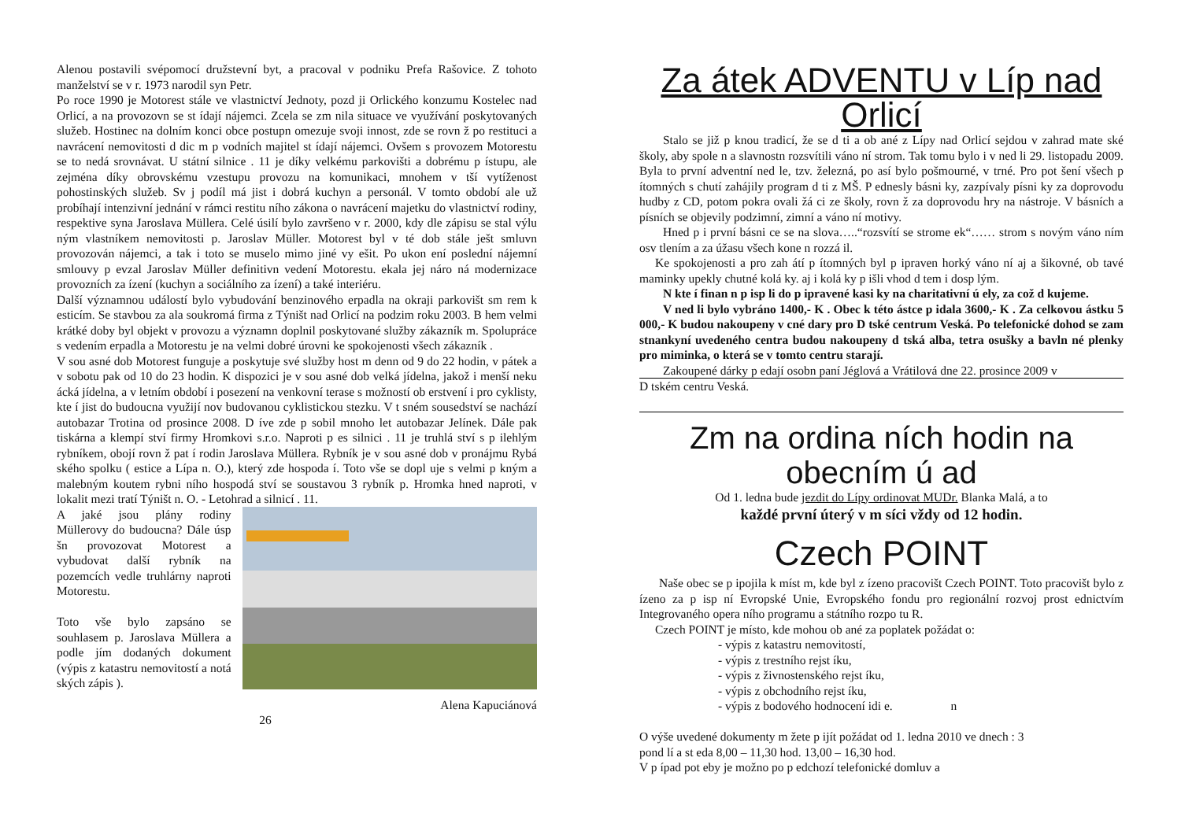Alenou postavili svépomocí družstevní byt, a pracoval v podniku Prefa Rašovice. Z tohoto manželství se v r. 1973 narodil syn Petr.
Po roce 1990 je Motorest stále ve vlastnictví Jednoty, pozd ji Orlického konzumu Kostelec nad Orlicí, a na provozovn se st ídají nájemci. Zcela se zm nila situace ve využívání poskytovaných služeb. Hostinec na dolním konci obce postupn omezuje svoji innost, zde se rovn ž po restituci a navrácení nemovitosti d dic m p vodních majitel st ídají nájemci. Ovšem s provozem Motorestu se to nedá srovnávat. U státní silnice . 11 je díky velkému parkovišti a dobrému p ístupu, ale zejména díky obrovskému vzestupu provozu na komunikaci, mnohem v tší vytíženost pohostinských služeb. Sv j podíl má jist i dobrá kuchyn a personál. V tomto období ale už probíhají intenzivní jednání v rámci restitu ního zákona o navrácení majetku do vlastnictví rodiny, respektive syna Jaroslava Müllera. Celé úsilí bylo završeno v r. 2000, kdy dle zápisu se stal výlu ným vlastníkem nemovitosti p. Jaroslav Müller. Motorest byl v té dob stále ješt smluvn provozován nájemci, a tak i toto se muselo mimo jiné vy ešit. Po ukon ení poslední nájemní smlouvy p evzal Jaroslav Müller definitivn vedení Motorestu. ekala jej náro ná modernizace provozních za ízení (kuchyn a sociálního za ízení) a také interiéru.
Další významnou událostí bylo vybudování benzinového erpadla na okraji parkovišt sm rem k esticím. Se stavbou za ala soukromá firma z Týništ nad Orlicí na podzim roku 2003. B hem velmi krátké doby byl objekt v provozu a významn doplnil poskytované služby zákazník m. Spolupráce s vedením erpadla a Motorestu je na velmi dobré úrovni ke spokojenosti všech zákazník .
V sou asné dob Motorest funguje a poskytuje své služby host m denn od 9 do 22 hodin, v pátek a v sobotu pak od 10 do 23 hodin. K dispozici je v sou asné dob velká jídelna, jakož i menší neku ácká jídelna, a v letním období i posezení na venkovní terase s možností ob erstvení i pro cyklisty, kte í jist do budoucna využijí nov budovanou cyklistickou stezku. V t sném sousedství se nachází autobazar Trotina od prosince 2008. D íve zde p sobil mnoho let autobazar Jelínek. Dále pak tiskárna a klempí ství firmy Hromkovi s.r.o. Naproti p es silnici . 11 je truhlá ství s p ilehlým rybníkem, obojí rovn ž pat í rodin Jaroslava Müllera. Rybník je v sou asné dob v pronájmu Rybá ského spolku ( estice a Lípa n. O.), který zde hospoda í. Toto vše se dopl uje s velmi p kným a malebným koutem rybni ního hospodá ství se soustavou 3 rybník p. Hromka hned naproti, v lokalit mezi tratí Týništ n. O. - Letohrad a silnicí . 11.
A jaké jsou plány rodiny Müllerovy do budoucna? Dále úsp šn provozovat Motorest a vybudovat další rybník na pozemcích vedle truhlárny naproti Motorestu.
Toto vše bylo zapsáno se souhlasem p. Jaroslava Müllera a podle jím dodaných dokument (výpis z katastru nemovitostí a notá ských zápis ).
Alena Kapuciánová
26
Za átek ADVENTU v Líp nad Orlicí
Stalo se již p knou tradicí, že se d ti a ob ané z Lípy nad Orlicí sejdou v zahrad mate ské školy, aby spole n a slavnostn rozsvítili váno ní strom. Tak tomu bylo i v ned li 29. listopadu 2009. Byla to první adventní ned le, tzv. železná, po así bylo pošmourné, v trné. Pro pot šení všech p ítomných s chutí zahájily program d ti z MŠ. P ednesly básni ky, zazpívaly písni ky za doprovodu hudby z CD, potom pokra ovali žá ci ze školy, rovn ž za doprovodu hry na nástroje. V básních a písních se objevily podzimní, zimní a váno ní motivy.
Hned p i první básni ce se na slova…..“rozsvítí se strome ek“…… strom s novým váno ním osv tlením a za úžasu všech kone n rozzá il.
Ke spokojenosti a pro zah átí p ítomných byl p ipraven horký váno ní aj a šikovné, ob tavé maminky upekly chutné kolá ky. aj i kolá ky p išli vhod d tem i dosp lým.
N kte í finan n p isp li do p ipravené kasi ky na charitativní ú ely, za což d kujeme.
V ned li bylo vybráno 1400,- K . Obec k této ástce p idala 3600,- K . Za celkovou ástku 5 000,- K budou nakoupeny v cné dary pro D tské centrum Veská. Po telefonické dohod se zam stnankyní uvedeného centra budou nakoupeny d tská alba, tetra osušky a bavln né plenky pro miminka, o která se v tomto centru starají.
Zakoupené dárky p edají osobn paní Jéglová a Vrátilová dne 22. prosince 2009 v
D tském centru Veská.
Zm na ordina ních hodin na obecním ú ad
Od 1. ledna bude jezdit do Lípy ordinovat MUDr. Blanka Malá, a to
každé první úterý v m síci vždy od 12 hodin.
Czech POINT
Naše obec se p ipojila k míst m, kde byl z ízeno pracovišt Czech POINT. Toto pracovišt bylo z ízeno za p isp ní Evropské Unie, Evropského fondu pro regionální rozvoj prost ednictvím Integrovaného opera ního programu a státního rozpo tu R.
Czech POINT je místo, kde mohou ob ané za poplatek požádat o:
- výpis z katastru nemovitostí,
- výpis z trestního rejst íku,
- výpis z živnostenského rejst íku,
- výpis z obchodního rejst íku,
- výpis z bodového hodnocení idi e. n
O výše uvedené dokumenty m žete p ijít požádat od 1. ledna 2010 ve dnech : 3
pond lí a st eda 8,00 – 11,30 hod. 13,00 – 16,30 hod.
V p ípad pot eby je možno po p edchozí telefonické domluv a